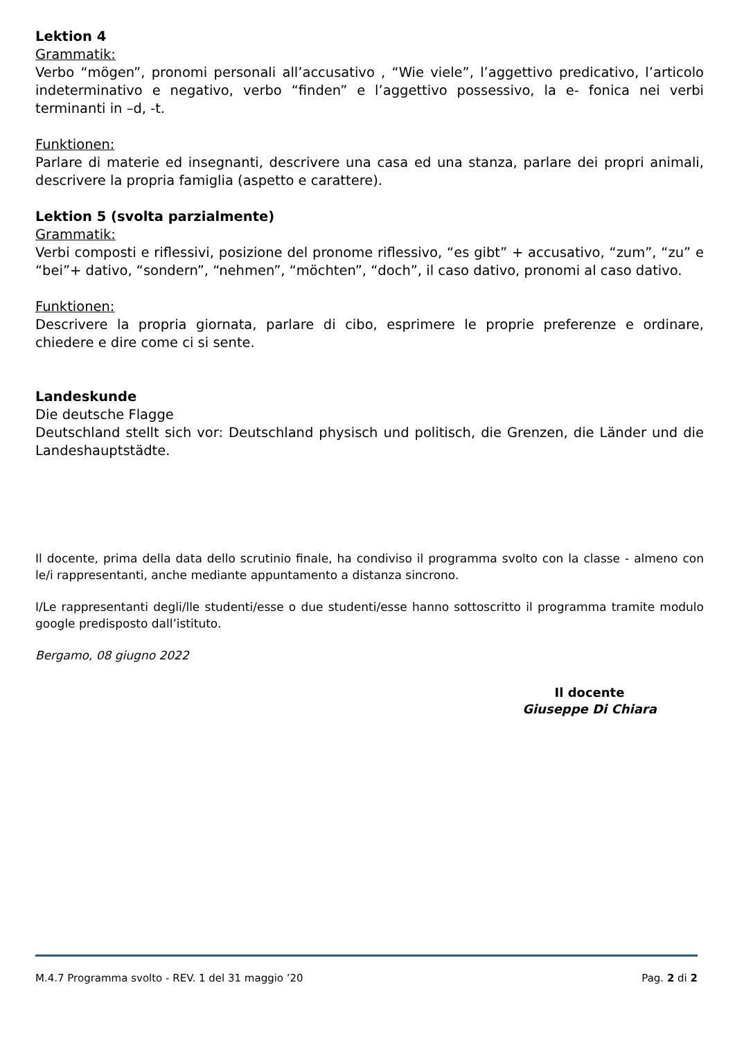Lektion 4
Grammatik:
Verbo “mögen”, pronomi personali all’accusativo , “Wie viele”, l’aggettivo predicativo, l’articolo indeterminativo e negativo, verbo “finden” e l’aggettivo possessivo, la e- fonica nei verbi terminanti in –d, -t.
Funktionen:
Parlare di materie ed insegnanti, descrivere una casa ed una stanza, parlare dei propri animali, descrivere la propria famiglia (aspetto e carattere).
Lektion 5 (svolta parzialmente)
Grammatik:
Verbi composti e riflessivi, posizione del pronome riflessivo, “es gibt” + accusativo, “zum”, “zu” e “bei”+ dativo, “sondern”, “nehmen”, “möchten”, “doch”, il caso dativo, pronomi al caso dativo.
Funktionen:
Descrivere la propria giornata, parlare di cibo, esprimere le proprie preferenze e ordinare, chiedere e dire come ci si sente.
Landeskunde
Die deutsche Flagge
Deutschland stellt sich vor: Deutschland physisch und politisch, die Grenzen, die Länder und die Landeshauptstädte.
Il docente, prima della data dello scrutinio finale, ha condiviso il programma svolto con la classe - almeno con le/i rappresentanti, anche mediante appuntamento a distanza sincrono.
I/Le rappresentanti degli/lle studenti/esse o due studenti/esse hanno sottoscritto il programma tramite modulo google predisposto dall’istituto.
Bergamo, 08 giugno 2022
Il docente
Giuseppe Di Chiara
M.4.7 Programma svolto - REV. 1 del 31 maggio ’20 Pag. 2 di 2